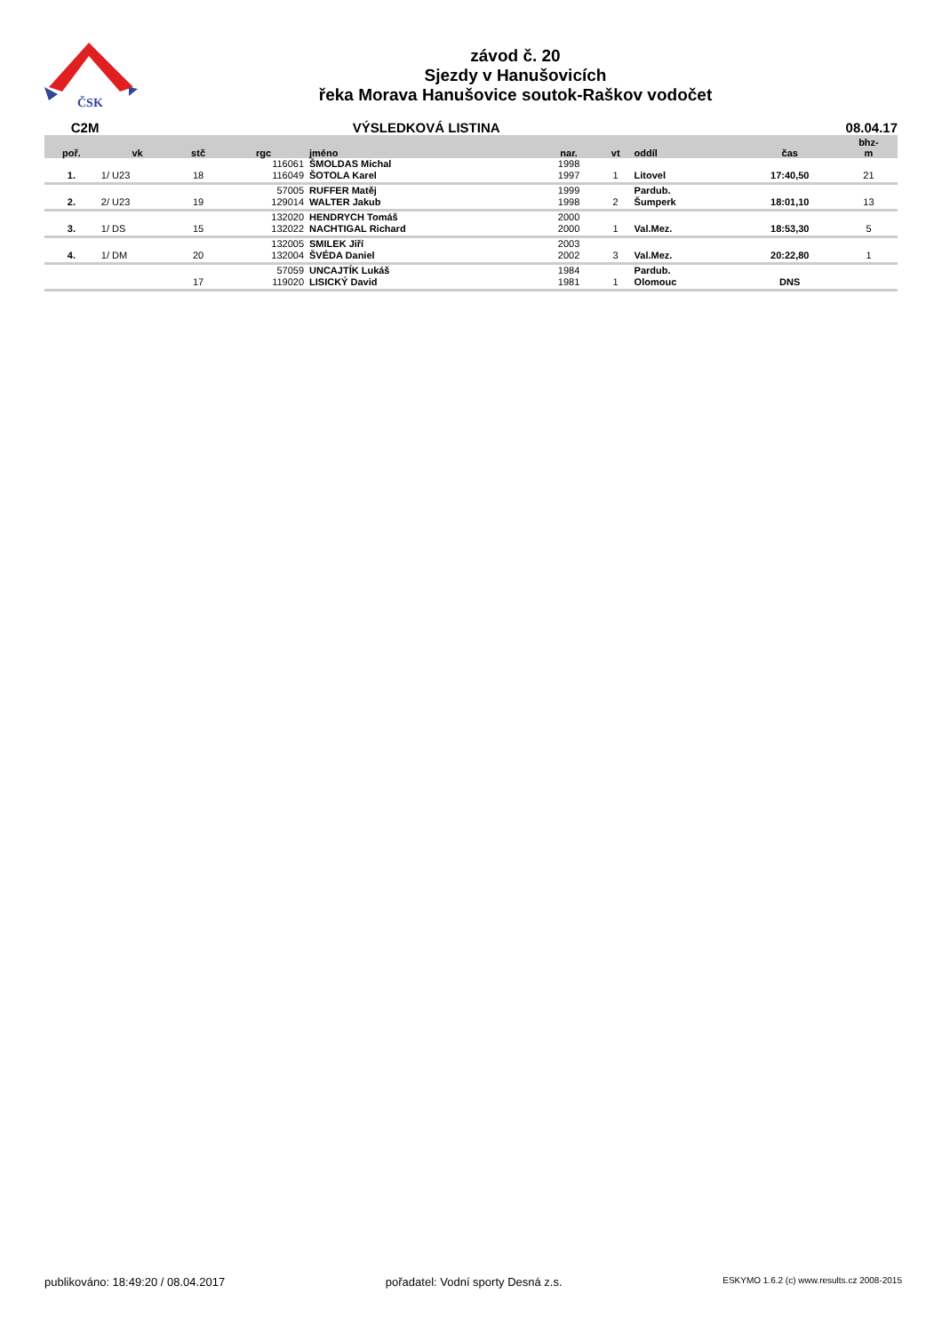ČSK
závod č. 20
Sjezdy v Hanušovicích
řeka Morava Hanušovice soutok-Raškov vodočet
C2M VÝSLEDKOVÁ LISTINA 08.04.17
| poř. | vk | stč | rgc | jméno | nar. | vt | oddíl | čas | bhz- m |
| --- | --- | --- | --- | --- | --- | --- | --- | --- | --- |
| | | | 116061 | ŠMOLDAS Michal | 1998 | | | | |
| 1. | 1/ U23 | 18 | 116049 | ŠOTOLA Karel | 1997 | 1 | Litovel | 17:40,50 | 21 |
| | | | 57005 | RUFFER Matěj | 1999 | | Pardub. | | |
| 2. | 2/ U23 | 19 | 129014 | WALTER Jakub | 1998 | 2 | Šumperk | 18:01,10 | 13 |
| | | | 132020 | HENDRYCH Tomáš | 2000 | | | | |
| 3. | 1/ DS | 15 | 132022 | NACHTIGAL Richard | 2000 | 1 | Val.Mez. | 18:53,30 | 5 |
| | | | 132005 | SMILEK Jiří | 2003 | | | | |
| 4. | 1/ DM | 20 | 132004 | ŠVÉDA Daniel | 2002 | 3 | Val.Mez. | 20:22,80 | 1 |
| | | | 57059 | UNCAJTÍK Lukáš | 1984 | | Pardub. | | |
| | | 17 | 119020 | LISICKÝ David | 1981 | 1 | Olomouc | DNS | |
publikováno: 18:49:20 / 08.04.2017 pořadatel: Vodní sporty Desná z.s. ESKYMO 1.6.2 (c) www.results.cz 2008-2015